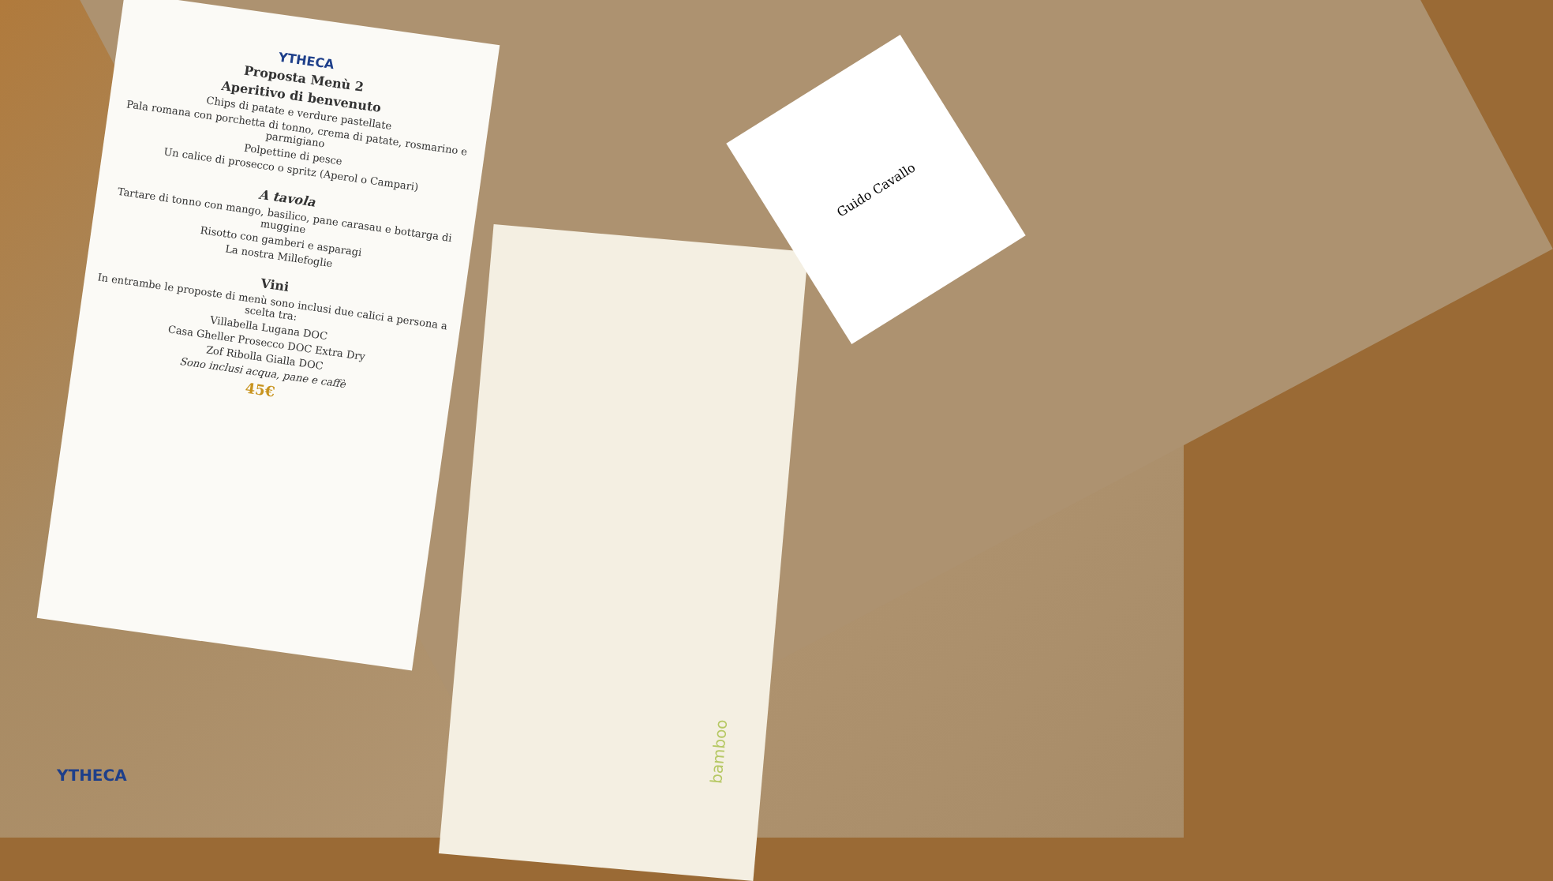YTHECA
Proposta Menù 2
Aperitivo di benvenuto
Chips di patate e verdure pastellate
Pala romana con porchetta di tonno, crema di patate, rosmarino e parmigiano
Polpettine di pesce
Un calice di prosecco o spritz (Aperol o Campari)
A tavola
Tartare di tonno con mango, basilico, pane carasau e bottarga di muggine
Risotto con gamberi e asparagi
La nostra Millefoglie
Vini
In entrambe le proposte di menù sono inclusi due calici a persona a scelta tra:
Villabella Lugana DOC
Casa Gheller Prosecco DOC Extra Dry
Zof Ribolla Gialla DOC
Sono inclusi acqua, pane e caffè
45€
bamboo
Guido Cavallo
YTHECA